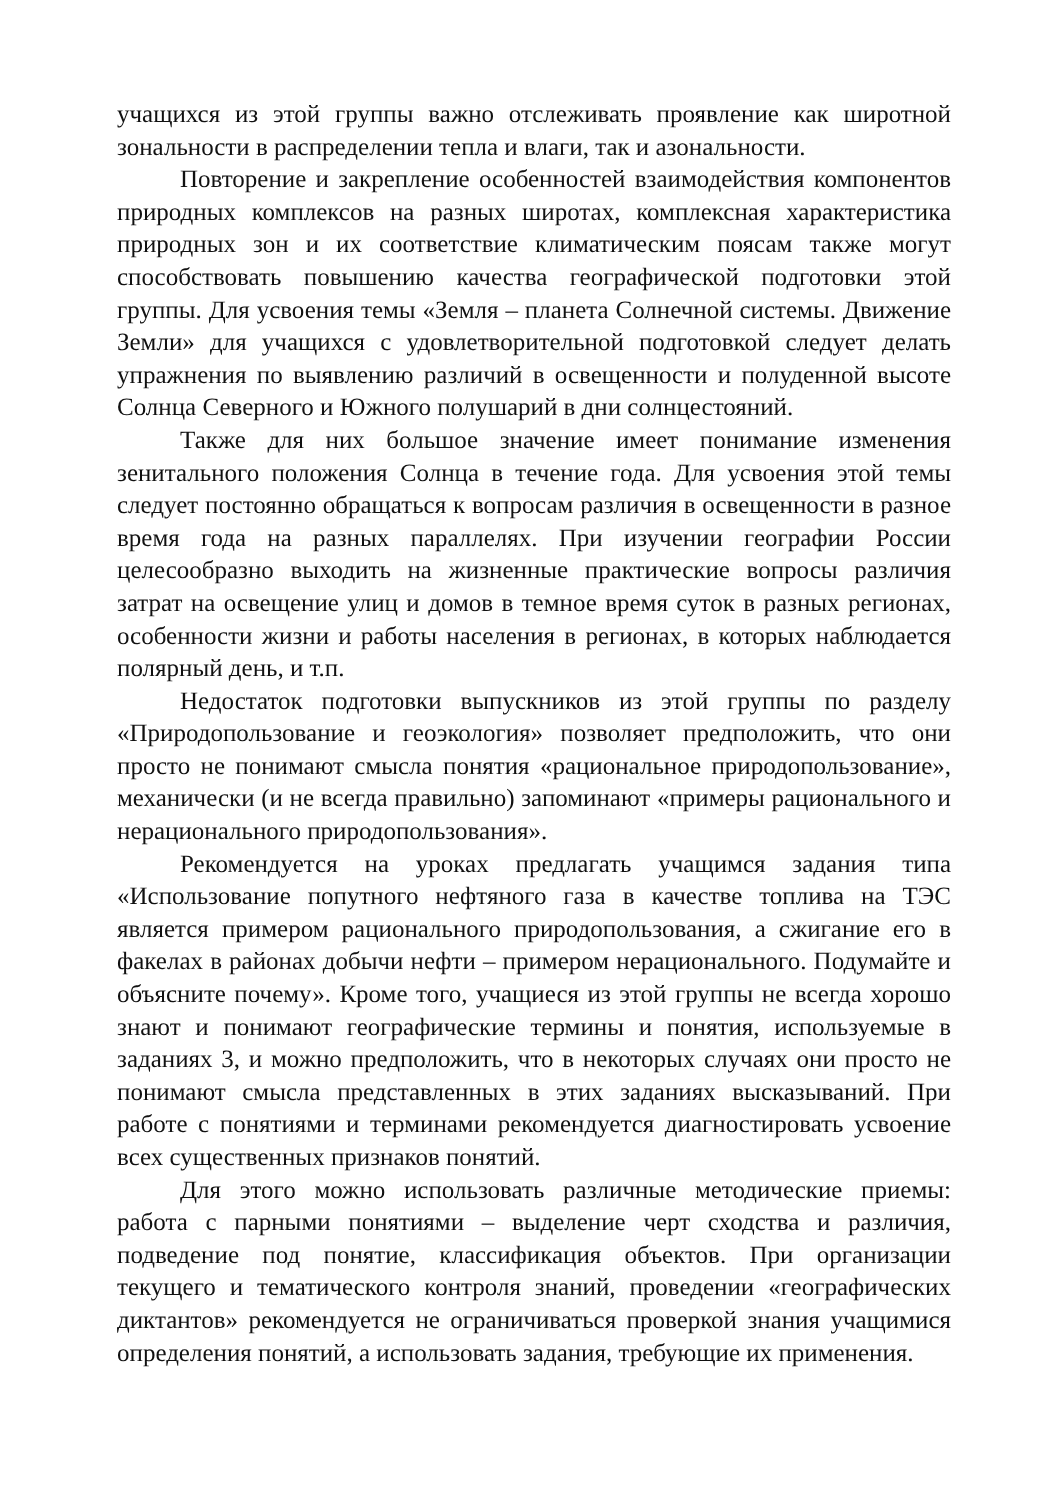учащихся из этой группы важно отслеживать проявление как широтной зональности в распределении тепла и влаги, так и азональности.
Повторение и закрепление особенностей взаимодействия компонентов природных комплексов на разных широтах, комплексная характеристика природных зон и их соответствие климатическим поясам также могут способствовать повышению качества географической подготовки этой группы. Для усвоения темы «Земля – планета Солнечной системы. Движение Земли» для учащихся с удовлетворительной подготовкой следует делать упражнения по выявлению различий в освещенности и полуденной высоте Солнца Северного и Южного полушарий в дни солнцестояний.
Также для них большое значение имеет понимание изменения зенитального положения Солнца в течение года. Для усвоения этой темы следует постоянно обращаться к вопросам различия в освещенности в разное время года на разных параллелях. При изучении географии России целесообразно выходить на жизненные практические вопросы различия затрат на освещение улиц и домов в темное время суток в разных регионах, особенности жизни и работы населения в регионах, в которых наблюдается полярный день, и т.п.
Недостаток подготовки выпускников из этой группы по разделу «Природопользование и геоэкология» позволяет предположить, что они просто не понимают смысла понятия «рациональное природопользование», механически (и не всегда правильно) запоминают «примеры рационального и нерационального природопользования».
Рекомендуется на уроках предлагать учащимся задания типа «Использование попутного нефтяного газа в качестве топлива на ТЭС является примером рационального природопользования, а сжигание его в факелах в районах добычи нефти – примером нерационального. Подумайте и объясните почему». Кроме того, учащиеся из этой группы не всегда хорошо знают и понимают географические термины и понятия, используемые в заданиях 3, и можно предположить, что в некоторых случаях они просто не понимают смысла представленных в этих заданиях высказываний. При работе с понятиями и терминами рекомендуется диагностировать усвоение всех существенных признаков понятий.
Для этого можно использовать различные методические приемы: работа с парными понятиями – выделение черт сходства и различия, подведение под понятие, классификация объектов. При организации текущего и тематического контроля знаний, проведении «географических диктантов» рекомендуется не ограничиваться проверкой знания учащимися определения понятий, а использовать задания, требующие их применения.